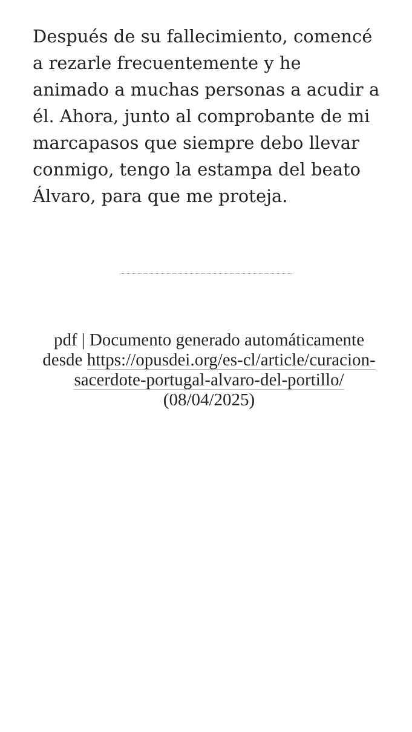Después de su fallecimiento, comencé a rezarle frecuentemente y he animado a muchas personas a acudir a él. Ahora, junto al comprobante de mi marcapasos que siempre debo llevar conmigo, tengo la estampa del beato Álvaro, para que me proteja.
pdf | Documento generado automáticamente desde https://opusdei.org/es-cl/article/curacion-sacerdote-portugal-alvaro-del-portillo/ (08/04/2025)